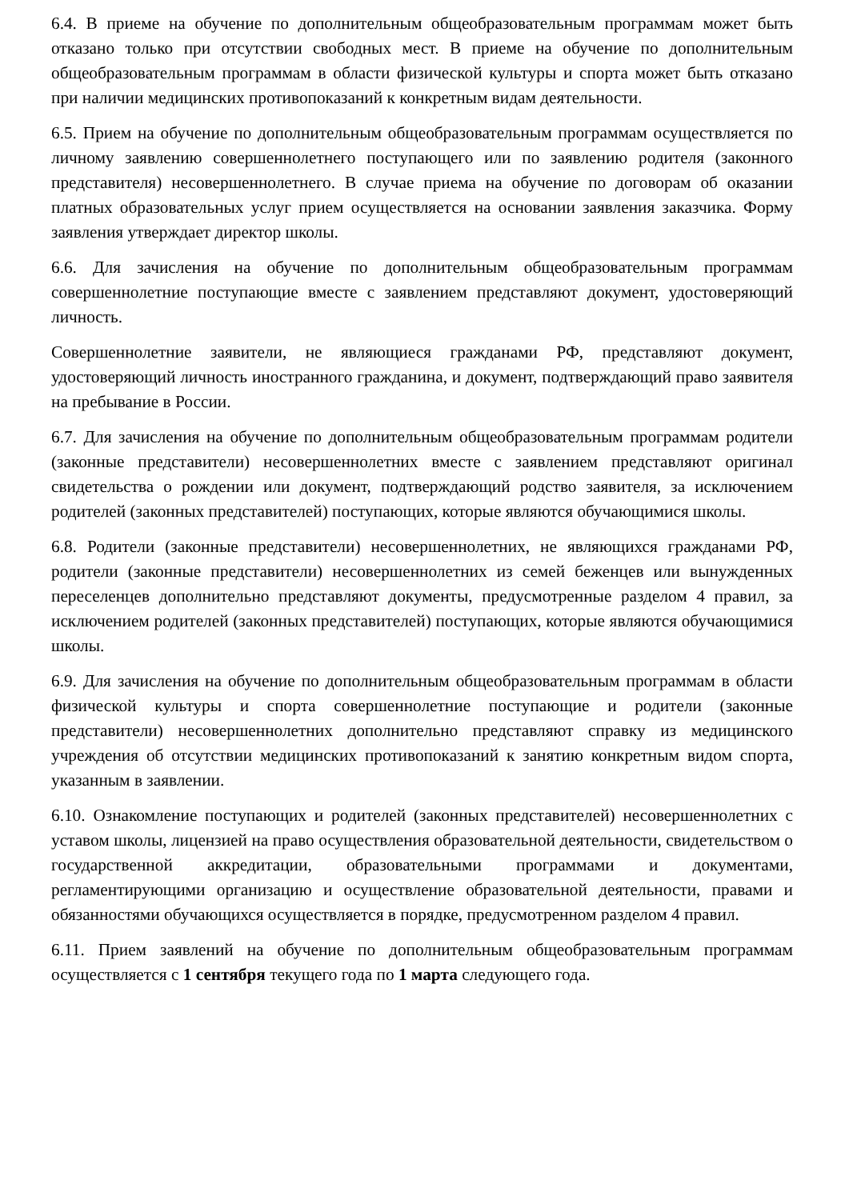6.4. В приеме на обучение по дополнительным общеобразовательным программам может быть отказано только при отсутствии свободных мест. В приеме на обучение по дополнительным общеобразовательным программам в области физической культуры и спорта может быть отказано при наличии медицинских противопоказаний к конкретным видам деятельности.
6.5. Прием на обучение по дополнительным общеобразовательным программам осуществляется по личному заявлению совершеннолетнего поступающего или по заявлению родителя (законного представителя) несовершеннолетнего. В случае приема на обучение по договорам об оказании платных образовательных услуг прием осуществляется на основании заявления заказчика. Форму заявления утверждает директор школы.
6.6. Для зачисления на обучение по дополнительным общеобразовательным программам совершеннолетние поступающие вместе с заявлением представляют документ, удостоверяющий личность.
Совершеннолетние заявители, не являющиеся гражданами РФ, представляют документ, удостоверяющий личность иностранного гражданина, и документ, подтверждающий право заявителя на пребывание в России.
6.7. Для зачисления на обучение по дополнительным общеобразовательным программам родители (законные представители) несовершеннолетних вместе с заявлением представляют оригинал свидетельства о рождении или документ, подтверждающий родство заявителя, за исключением родителей (законных представителей) поступающих, которые являются обучающимися школы.
6.8. Родители (законные представители) несовершеннолетних, не являющихся гражданами РФ, родители (законные представители) несовершеннолетних из семей беженцев или вынужденных переселенцев дополнительно представляют документы, предусмотренные разделом 4 правил, за исключением родителей (законных представителей) поступающих, которые являются обучающимися школы.
6.9. Для зачисления на обучение по дополнительным общеобразовательным программам в области физической культуры и спорта совершеннолетние поступающие и родители (законные представители) несовершеннолетних дополнительно представляют справку из медицинского учреждения об отсутствии медицинских противопоказаний к занятию конкретным видом спорта, указанным в заявлении.
6.10. Ознакомление поступающих и родителей (законных представителей) несовершеннолетних с уставом школы, лицензией на право осуществления образовательной деятельности, свидетельством о государственной аккредитации, образовательными программами и документами, регламентирующими организацию и осуществление образовательной деятельности, правами и обязанностями обучающихся осуществляется в порядке, предусмотренном разделом 4 правил.
6.11. Прием заявлений на обучение по дополнительным общеобразовательным программам осуществляется с 1 сентября текущего года по 1 марта следующего года.